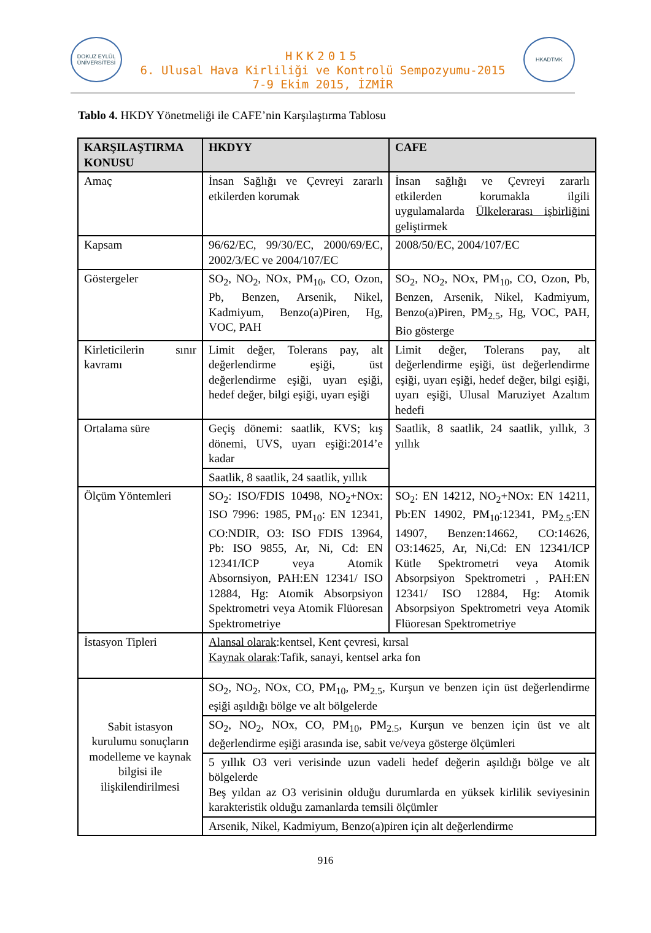DOKUZ EYLÜL ÜNİVERSİTESİ
HKK2015
6. Ulusal Hava Kirliliği ve Kontrolü Sempozyumu-2015
7-9 Ekim 2015, İZMİR
HKADTMK
Tablo 4. HKDY Yönetmeliği ile CAFE’nin Karşılaştırma Tablosu
| KARŞILAŞTIRMA KONUSU | HKDYY | CAFE |
| --- | --- | --- |
| Amaç | İnsan Sağlığı ve Çevreyi zararlı etkilerden korumak | İnsan sağlığı ve Çevreyi zararlı etkilerden korumakla ilgili uygulamalarda Ülkelerarası işbirliğini geliştirmek |
| Kapsam | 96/62/EC, 99/30/EC, 2000/69/EC, 2002/3/EC ve 2004/107/EC | 2008/50/EC, 2004/107/EC |
| Göstergeler | SO<sub>2</sub>, NO<sub>2</sub>, NOx, PM<sub>10</sub>, CO, Ozon, Pb, Benzen, Arsenik, Nikel, Kadmiyum, Benzo(a)Piren, Hg, VOC, PAH | SO<sub>2</sub>, NO<sub>2</sub>, NOx, PM<sub>10</sub>, CO, Ozon, Pb, Benzen, Arsenik, Nikel, Kadmiyum, Benzo(a)Piren, PM<sub>2.5</sub>, Hg, VOC, PAH, Bio gösterge |
| Kirleticilerin sınır kavramı | Limit değer, Tolerans pay, alt değerlendirme eşiği, üst değerlendirme eşiği, uyarı eşiği, hedef değer, bilgi eşiği, uyarı eşiği | Limit değer, Tolerans pay, alt değerlendirme eşiği, üst değerlendirme eşiği, uyarı eşiği, hedef değer, bilgi eşiği, uyarı eşiği, Ulusal Maruziyet Azaltım hedefi |
| Ortalama süre | Geçiş dönemi: saatlik, KVS; kış dönemi, UVS, uyarı eşiği:2014’e kadar | Saatlik, 8 saatlik, 24 saatlik, yıllık, 3 yıllık |
| | Saatlik, 8 saatlik, 24 saatlik, yıllık | |
| Ölçüm Yöntemleri | SO<sub>2</sub>: ISO/FDIS 10498, NO<sub>2</sub>+NOx: ISO 7996: 1985, PM<sub>10</sub>: EN 12341, CO:NDIR, O3: ISO FDIS 13964, Pb: ISO 9855, Ar, Ni, Cd: EN 12341/ICP veya Atomik Absornsiyon, PAH:EN 12341/ ISO 12884, Hg: Atomik Absorpsiyon Spektrometri veya Atomik Flüoresan Spektrometriye | SO<sub>2</sub>: EN 14212, NO<sub>2</sub>+NOx: EN 14211, Pb:EN 14902, PM<sub>10</sub>:12341, PM<sub>2.5</sub>:EN 14907, Benzen:14662, CO:14626, O3:14625, Ar, Ni,Cd: EN 12341/ICP Kütle Spektrometri veya Atomik Absorpsiyon Spektrometri , PAH:EN 12341/ ISO 12884, Hg: Atomik Absorpsiyon Spektrometri veya Atomik Flüoresan Spektrometriye |
| İstasyon Tipleri | Alansal olarak :kentsel, Kent çevresi, kırsal Kaynak olarak :Tafik, sanayi, kentsel arka fon | |
| Sabit istasyon kurulumu sonuçların modelleme ve kaynak bilgisi ile ilişkilendirilmesi | SO<sub>2</sub>, NO<sub>2</sub>, NOx, CO, PM<sub>10</sub>, PM<sub>2.5</sub>, Kurşun ve benzen için üst değerlendirme eşiği aşıldığı bölge ve alt bölgelerde | |
| | SO<sub>2</sub>, NO<sub>2</sub>, NOx, CO, PM<sub>10</sub>, PM<sub>2.5</sub>, Kurşun ve benzen için üst ve alt değerlendirme eşiği arasında ise, sabit ve/veya gösterge ölçümleri | |
| | 5 yıllık O3 veri verisinde uzun vadeli hedef değerin aşıldığı bölge ve alt bölgelerde Beş yıldan az O3 verisinin olduğu durumlarda en yüksek kirlilik seviyesinin karakteristik olduğu zamanlarda temsili ölçümler | |
| | Arsenik, Nikel, Kadmiyum, Benzo(a)piren için alt değerlendirme | |
916